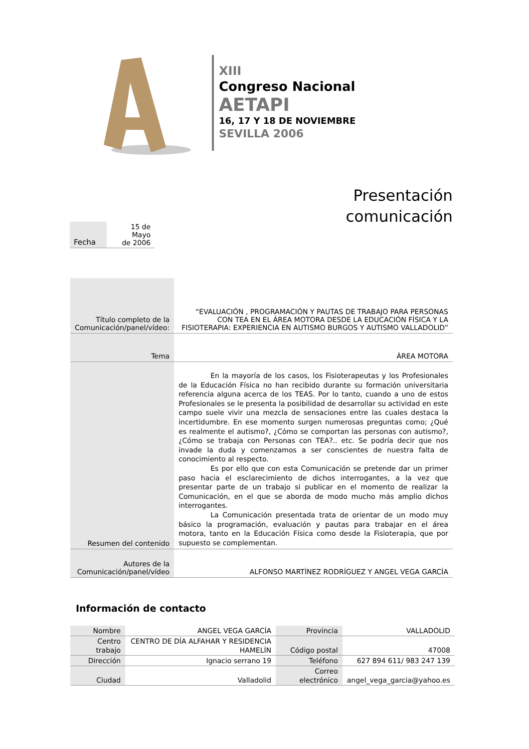XIII
Congreso Nacional
AETAPI
16, 17 Y 18 DE NOVIEMBRE
SEVILLA 2006
Presentación
comunicación
| Fecha | 15 de Mayo de 2006 |
| Título completo de la Comunicación/panel/vídeo: | “EVALUACIÓN , PROGRAMACIÓN Y PAUTAS DE TRABAJO PARA PERSONAS CON TEA EN EL ÁREA MOTORA DESDE LA EDUCACIÓN FÍSICA Y LA FISIOTERAPIA: EXPERIENCIA EN AUTISMO BURGOS Y AUTISMO VALLADOLID” |
| Tema | ÁREA MOTORA |
| Resumen del contenido | En la mayoría de los casos, los Fisioterapeutas y los Profesionales de la Educación Física no han recibido durante su formación universitaria referencia alguna acerca de los TEAS. Por lo tanto, cuando a uno de estos Profesionales se le presenta la posibilidad de desarrollar su actividad en este campo suele vivir una mezcla de sensaciones entre las cuales destaca la incertidumbre. En ese momento surgen numerosas preguntas como; ¿Qué es realmente el autismo?, ¿Cómo se comportan las personas con autismo?, ¿Cómo se trabaja con Personas con TEA?.. etc. Se podría decir que nos invade la duda y comenzamos a ser conscientes de nuestra falta de conocimiento al respecto. Es por ello que con esta Comunicación se pretende dar un primer paso hacia el esclarecimiento de dichos interrogantes, a la vez que presentar parte de un trabajo si publicar en el momento de realizar la Comunicación, en el que se aborda de modo mucho más amplio dichos interrogantes. La Comunicación presentada trata de orientar de un modo muy básico la programación, evaluación y pautas para trabajar en el área motora, tanto en la Educación Física como desde la Fisioterapia, que por supuesto se complementan. |
| Autores de la Comunicación/panel/vídeo | ALFONSO MARTÍNEZ RODRÍGUEZ Y ANGEL VEGA GARCÍA |
Información de contacto
| Nombre | ANGEL VEGA GARCÍA | Provincia | VALLADOLID |
| Centro trabajo | CENTRO DE DÍA ALFAHAR Y RESIDENCIA HAMELÍN | Código postal | 47008 |
| Dirección | Ignacio serrano 19 | Teléfono | 627 894 611/ 983 247 139 |
| Ciudad | Valladolid | Correo electrónico | angel_vega_garcia@yahoo.es |